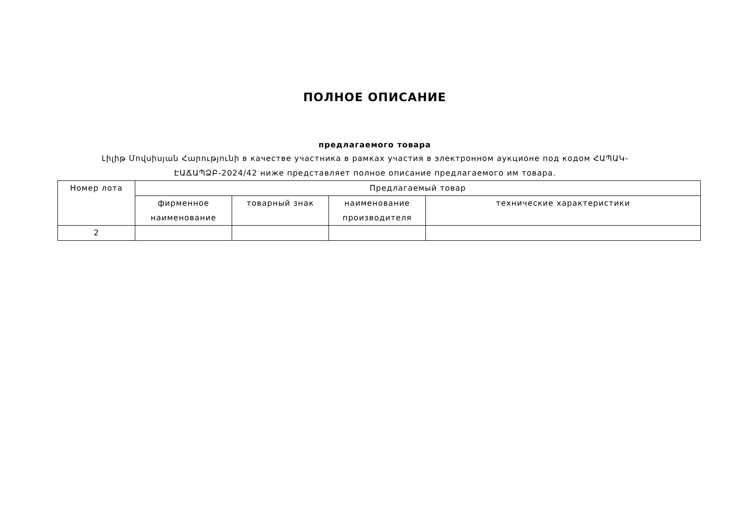ПОЛНОЕ ОПИСАНИЕ
предлагаемого товара
Լիլիթ Մովսիսյան Հարությունի в качестве участника в рамках участия в электронном аукционе под кодом ՀԱՊԱԿ-ԷԱՃԱՊՁԲ-2024/42 ниже представляет полное описание предлагаемого им товара.
| Номер лота | Предлагаемый товар | | | |
| --- | --- | --- | --- | --- |
| | фирменное наименование | товарный знак | наименование производителя | технические характеристики |
| 2 | | | | |